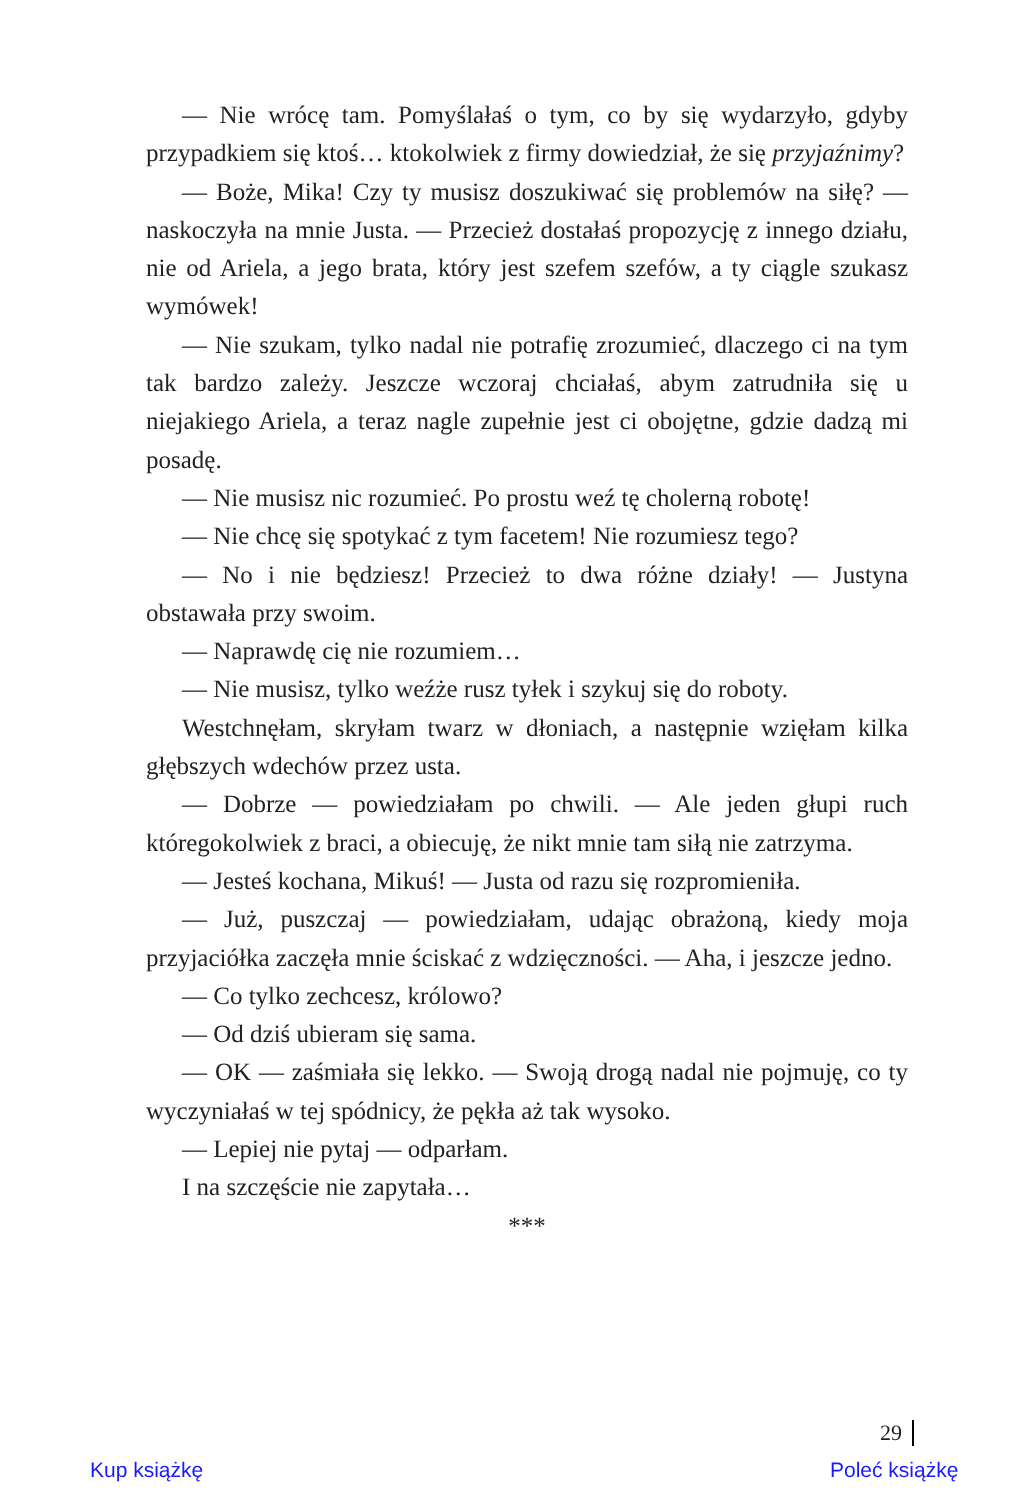— Nie wrócę tam. Pomyślałaś o tym, co by się wydarzyło, gdyby przypadkiem się ktoś… ktokolwiek z firmy dowiedział, że się przyjaźnimy?
— Boże, Mika! Czy ty musisz doszukiwać się problemów na siłę? — naskoczyła na mnie Justa. — Przecież dostałaś propozycję z innego działu, nie od Ariela, a jego brata, który jest szefem szefów, a ty ciągle szukasz wymówek!
— Nie szukam, tylko nadal nie potrafię zrozumieć, dlaczego ci na tym tak bardzo zależy. Jeszcze wczoraj chciałaś, abym zatrudniła się u niejakiego Ariela, a teraz nagle zupełnie jest ci obojętne, gdzie dadzą mi posadę.
— Nie musisz nic rozumieć. Po prostu weź tę cholerną robotę!
— Nie chcę się spotykać z tym facetem! Nie rozumiesz tego?
— No i nie będziesz! Przecież to dwa różne działy! — Justyna obstawała przy swoim.
— Naprawdę cię nie rozumiem…
— Nie musisz, tylko weźże rusz tyłek i szykuj się do roboty.
Westchnęłam, skryłam twarz w dłoniach, a następnie wzięłam kilka głębszych wdechów przez usta.
— Dobrze — powiedziałam po chwili. — Ale jeden głupi ruch któregokolwiek z braci, a obiecuję, że nikt mnie tam siłą nie zatrzyma.
— Jesteś kochana, Mikuś! — Justa od razu się rozpromieniła.
— Już, puszczaj — powiedziałam, udając obrażoną, kiedy moja przyjaciółka zaczęła mnie ściskać z wdzięczności. — Aha, i jeszcze jedno.
— Co tylko zechcesz, królowo?
— Od dziś ubieram się sama.
— OK — zaśmiała się lekko. — Swoją drogą nadal nie pojmuję, co ty wyczyniałaś w tej spódnicy, że pękła aż tak wysoko.
— Lepiej nie pytaj — odparłam.
I na szczęście nie zapytała…
***
29
Kup książkę Poleć książkę